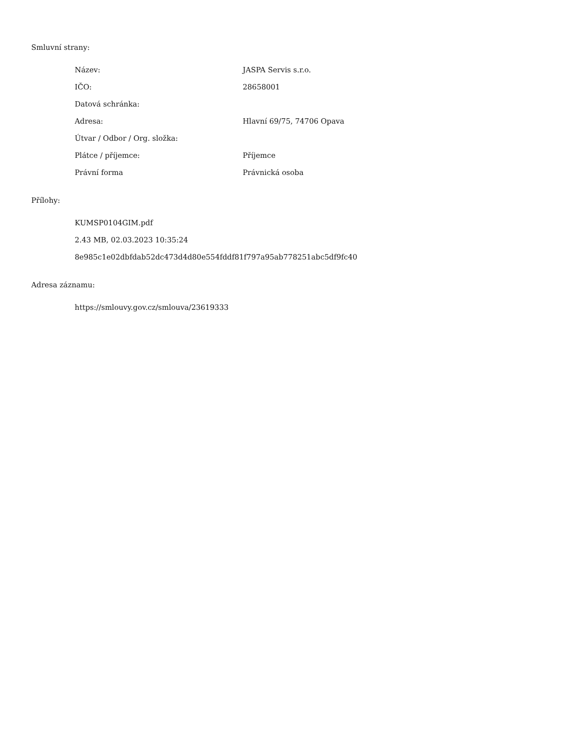Smluvní strany:
| Název: | JASPA Servis s.r.o. |
| IČO: | 28658001 |
| Datová schránka: | |
| Adresa: | Hlavní 69/75, 74706 Opava |
| Útvar / Odbor / Org. složka: | |
| Plátce / příjemce: | Příjemce |
| Právní forma | Právnická osoba |
Přílohy:
KUMSP0104GIM.pdf
2.43 MB, 02.03.2023 10:35:24
8e985c1e02dbfdab52dc473d4d80e554fddf81f797a95ab778251abc5df9fc40
Adresa záznamu:
https://smlouvy.gov.cz/smlouva/23619333